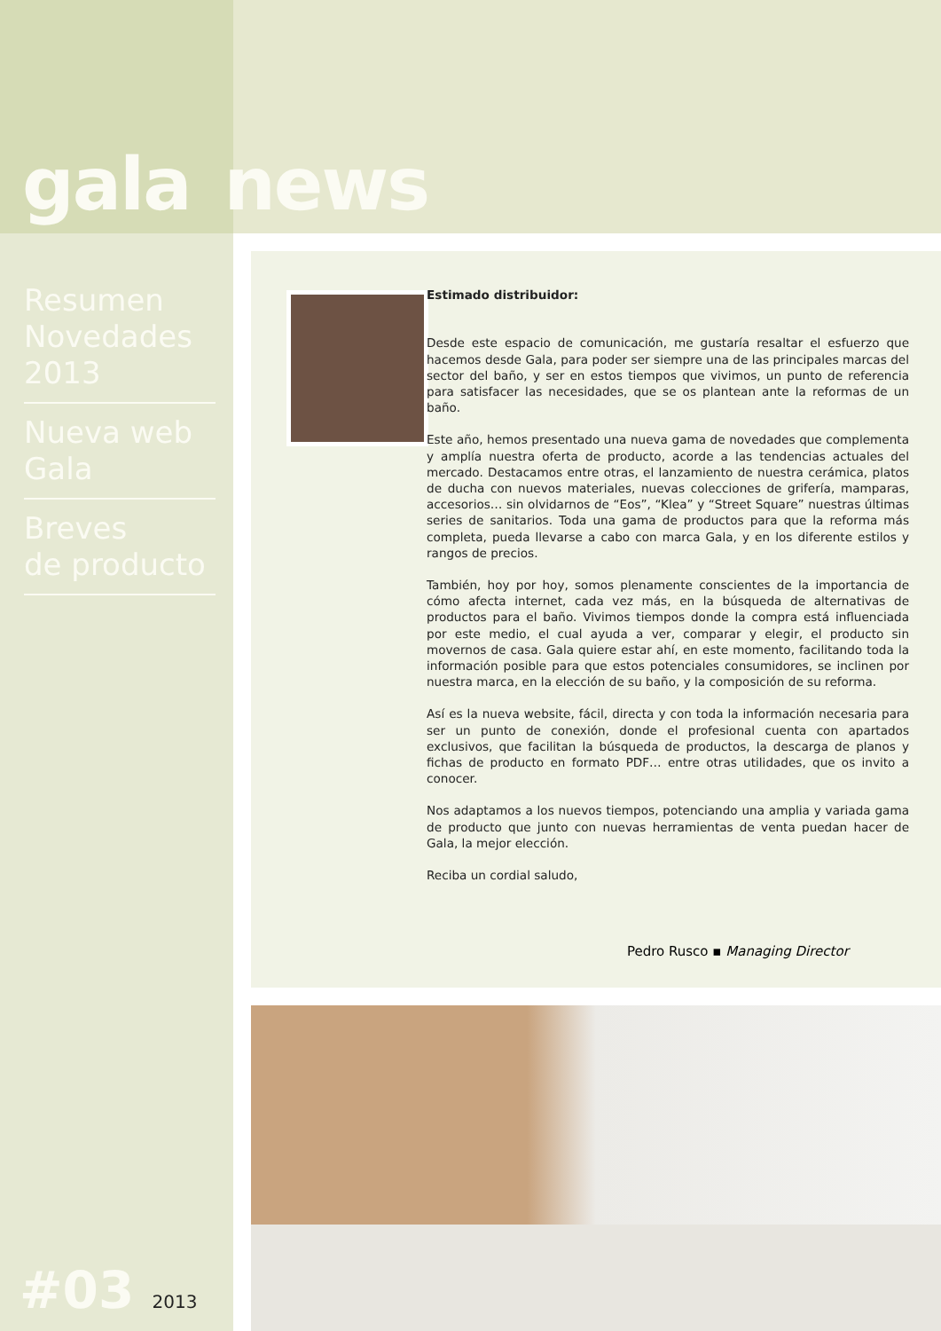gala news
Resumen
Novedades
2013
Nueva web
Gala
Breves
de producto
#03 2013
Estimado distribuidor:
Desde este espacio de comunicación, me gustaría resaltar el esfuerzo que hacemos desde Gala, para poder ser siempre una de las principales marcas del sector del baño, y ser en estos tiempos que vivimos, un punto de referencia para satisfacer las necesidades, que se os plantean ante la reformas de un baño.
Este año, hemos presentado una nueva gama de novedades que complementa y amplía nuestra oferta de producto, acorde a las tendencias actuales del mercado. Destacamos entre otras, el lanzamiento de nuestra cerámica, platos de ducha con nuevos materiales, nuevas colecciones de grifería, mamparas, accesorios… sin olvidarnos de “Eos”, “Klea” y “Street Square” nuestras últimas series de sanitarios. Toda una gama de productos para que la reforma más completa, pueda llevarse a cabo con marca Gala, y en los diferente estilos y rangos de precios.
También, hoy por hoy, somos plenamente conscientes de la importancia de cómo afecta internet, cada vez más, en la búsqueda de alternativas de productos para el baño. Vivimos tiempos donde la compra está influenciada por este medio, el cual ayuda a ver, comparar y elegir, el producto sin movernos de casa. Gala quiere estar ahí, en este momento, facilitando toda la información posible para que estos potenciales consumidores, se inclinen por nuestra marca, en la elección de su baño, y la composición de su reforma.
Así es la nueva website, fácil, directa y con toda la información necesaria para ser un punto de conexión, donde el profesional cuenta con apartados exclusivos, que facilitan la búsqueda de productos, la descarga de planos y fichas de producto en formato PDF… entre otras utilidades, que os invito a conocer.
Nos adaptamos a los nuevos tiempos, potenciando una amplia y variada gama de producto que junto con nuevas herramientas de venta puedan hacer de Gala, la mejor elección.
Reciba un cordial saludo,
Pedro Rusco ▪ Managing Director